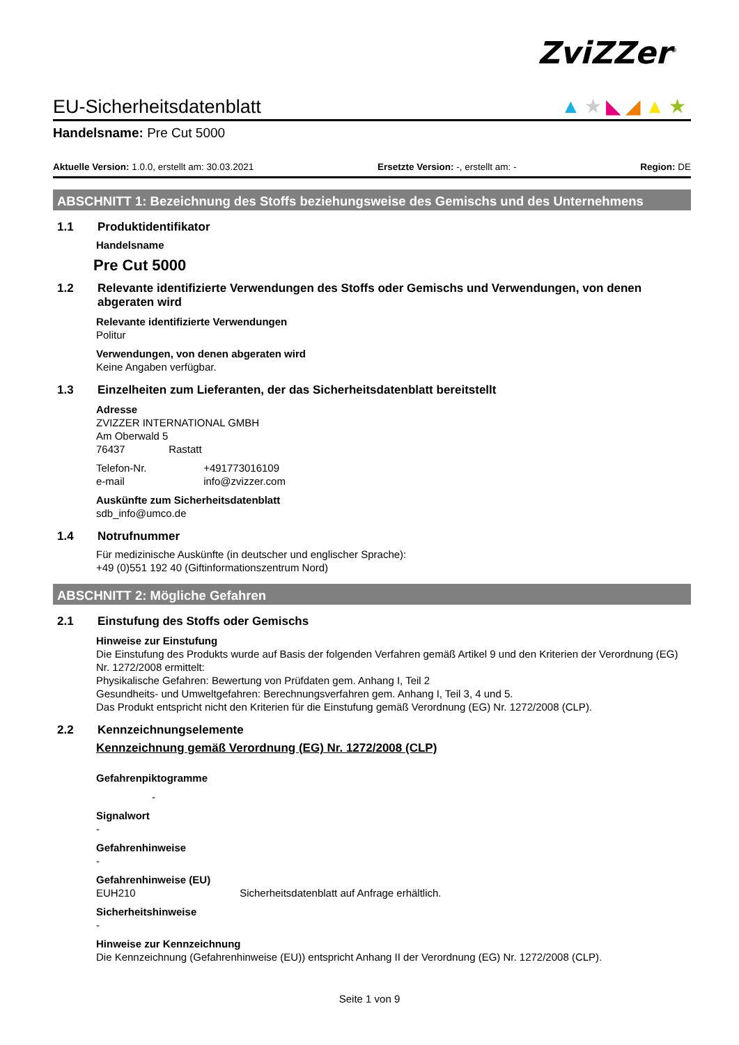ZviZZer<sup>®</sup>
▲★◣◢▲★
EU-Sicherheitsdatenblatt
Handelsname: Pre Cut 5000
Aktuelle Version: 1.0.0, erstellt am: 30.03.2021 Ersetzte Version: -, erstellt am: - Region: DE
ABSCHNITT 1: Bezeichnung des Stoffs beziehungsweise des Gemischs und des Unternehmens
1.1 Produktidentifikator
Handelsname
Pre Cut 5000
1.2 Relevante identifizierte Verwendungen des Stoffs oder Gemischs und Verwendungen, von denen abgeraten wird
Relevante identifizierte Verwendungen
Politur
Verwendungen, von denen abgeraten wird
Keine Angaben verfügbar.
1.3 Einzelheiten zum Lieferanten, der das Sicherheitsdatenblatt bereitstellt
Adresse
ZVIZZER INTERNATIONAL GMBH
Am Oberwald 5
76437 Rastatt
Telefon-Nr. +491773016109
e-mail info@zvizzer.com
Auskünfte zum Sicherheitsdatenblatt
sdb_info@umco.de
1.4 Notrufnummer
Für medizinische Auskünfte (in deutscher und englischer Sprache):
+49 (0)551 192 40 (Giftinformationszentrum Nord)
ABSCHNITT 2: Mögliche Gefahren
2.1 Einstufung des Stoffs oder Gemischs
Hinweise zur Einstufung
Die Einstufung des Produkts wurde auf Basis der folgenden Verfahren gemäß Artikel 9 und den Kriterien der Verordnung (EG) Nr. 1272/2008 ermittelt:
Physikalische Gefahren: Bewertung von Prüfdaten gem. Anhang I, Teil 2
Gesundheits- und Umweltgefahren: Berechnungsverfahren gem. Anhang I, Teil 3, 4 und 5.
Das Produkt entspricht nicht den Kriterien für die Einstufung gemäß Verordnung (EG) Nr. 1272/2008 (CLP).
2.2 Kennzeichnungselemente
Kennzeichnung gemäß Verordnung (EG) Nr. 1272/2008 (CLP)
Gefahrenpiktogramme
-
Signalwort
-
Gefahrenhinweise
-
Gefahrenhinweise (EU)
EUH210 Sicherheitsdatenblatt auf Anfrage erhältlich.
Sicherheitshinweise
-
Hinweise zur Kennzeichnung
Die Kennzeichnung (Gefahrenhinweise (EU)) entspricht Anhang II der Verordnung (EG) Nr. 1272/2008 (CLP).
Seite 1 von 9